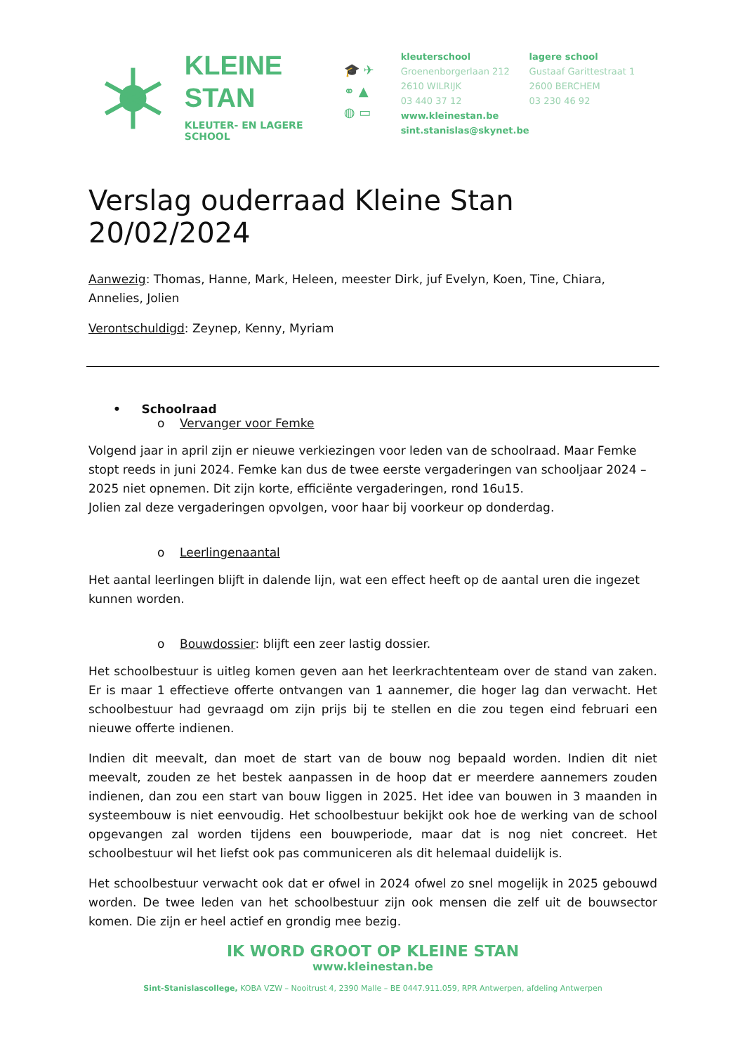KLEINE
STAN
KLEUTER- EN LAGERE SCHOOL
🎓 ✈
⚭ ▲
◍ ▭
kleuterschool
Groenenborgerlaan 212
2610 WILRIJK
03 440 37 12
www.kleinestan.be
sint.stanislas@skynet.be
lagere school
Gustaaf Garittestraat 1
2600 BERCHEM
03 230 46 92
Verslag ouderraad Kleine Stan 20/02/2024
Aanwezig: Thomas, Hanne, Mark, Heleen, meester Dirk, juf Evelyn, Koen, Tine, Chiara, Annelies, Jolien
Verontschuldigd: Zeynep, Kenny, Myriam
• Schoolraad
o Vervanger voor Femke
Volgend jaar in april zijn er nieuwe verkiezingen voor leden van de schoolraad. Maar Femke stopt reeds in juni 2024. Femke kan dus de twee eerste vergaderingen van schooljaar 2024 – 2025 niet opnemen. Dit zijn korte, efficiënte vergaderingen, rond 16u15.
Jolien zal deze vergaderingen opvolgen, voor haar bij voorkeur op donderdag.
o Leerlingenaantal
Het aantal leerlingen blijft in dalende lijn, wat een effect heeft op de aantal uren die ingezet kunnen worden.
o Bouwdossier: blijft een zeer lastig dossier.
Het schoolbestuur is uitleg komen geven aan het leerkrachtenteam over de stand van zaken. Er is maar 1 effectieve offerte ontvangen van 1 aannemer, die hoger lag dan verwacht. Het schoolbestuur had gevraagd om zijn prijs bij te stellen en die zou tegen eind februari een nieuwe offerte indienen.
Indien dit meevalt, dan moet de start van de bouw nog bepaald worden. Indien dit niet meevalt, zouden ze het bestek aanpassen in de hoop dat er meerdere aannemers zouden indienen, dan zou een start van bouw liggen in 2025. Het idee van bouwen in 3 maanden in systeembouw is niet eenvoudig. Het schoolbestuur bekijkt ook hoe de werking van de school opgevangen zal worden tijdens een bouwperiode, maar dat is nog niet concreet. Het schoolbestuur wil het liefst ook pas communiceren als dit helemaal duidelijk is.
Het schoolbestuur verwacht ook dat er ofwel in 2024 ofwel zo snel mogelijk in 2025 gebouwd worden. De twee leden van het schoolbestuur zijn ook mensen die zelf uit de bouwsector komen. Die zijn er heel actief en grondig mee bezig.
IK WORD GROOT OP KLEINE STAN
www.kleinestan.be
Sint-Stanislascollege, KOBA VZW – Nooitrust 4, 2390 Malle – BE 0447.911.059, RPR Antwerpen, afdeling Antwerpen